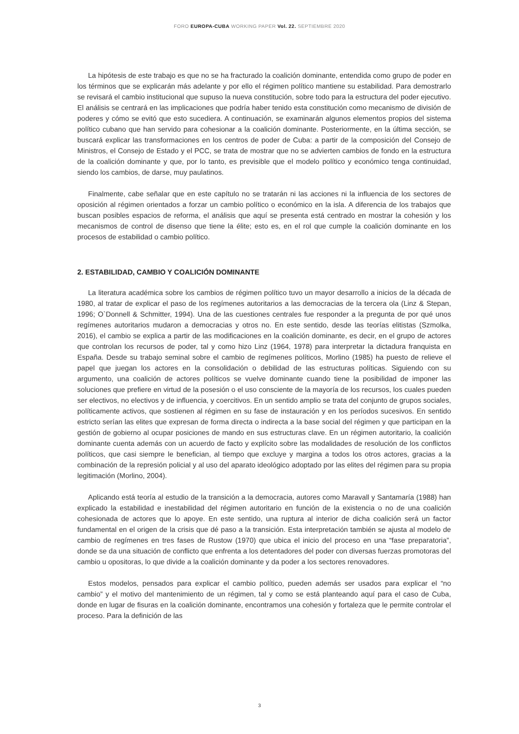FORO EUROPA-CUBA WORKING PAPER Vol. 22. SEPTIEMBRE 2020
La hipótesis de este trabajo es que no se ha fracturado la coalición dominante, entendida como grupo de poder en los términos que se explicarán más adelante y por ello el régimen político mantiene su estabilidad. Para demostrarlo se revisará el cambio institucional que supuso la nueva constitución, sobre todo para la estructura del poder ejecutivo. El análisis se centrará en las implicaciones que podría haber tenido esta constitución como mecanismo de división de poderes y cómo se evitó que esto sucediera. A continuación, se examinarán algunos elementos propios del sistema político cubano que han servido para cohesionar a la coalición dominante. Posteriormente, en la última sección, se buscará explicar las transformaciones en los centros de poder de Cuba: a partir de la composición del Consejo de Ministros, el Consejo de Estado y el PCC, se trata de mostrar que no se advierten cambios de fondo en la estructura de la coalición dominante y que, por lo tanto, es previsible que el modelo político y económico tenga continuidad, siendo los cambios, de darse, muy paulatinos.
Finalmente, cabe señalar que en este capítulo no se tratarán ni las acciones ni la influencia de los sectores de oposición al régimen orientados a forzar un cambio político o económico en la isla. A diferencia de los trabajos que buscan posibles espacios de reforma, el análisis que aquí se presenta está centrado en mostrar la cohesión y los mecanismos de control de disenso que tiene la élite; esto es, en el rol que cumple la coalición dominante en los procesos de estabilidad o cambio político.
2. ESTABILIDAD, CAMBIO Y COALICIÓN DOMINANTE
La literatura académica sobre los cambios de régimen político tuvo un mayor desarrollo a inicios de la década de 1980, al tratar de explicar el paso de los regímenes autoritarios a las democracias de la tercera ola (Linz & Stepan, 1996; O`Donnell & Schmitter, 1994). Una de las cuestiones centrales fue responder a la pregunta de por qué unos regímenes autoritarios mudaron a democracias y otros no. En este sentido, desde las teorías elitistas (Szmolka, 2016), el cambio se explica a partir de las modificaciones en la coalición dominante, es decir, en el grupo de actores que controlan los recursos de poder, tal y como hizo Linz (1964, 1978) para interpretar la dictadura franquista en España. Desde su trabajo seminal sobre el cambio de regímenes políticos, Morlino (1985) ha puesto de relieve el papel que juegan los actores en la consolidación o debilidad de las estructuras políticas. Siguiendo con su argumento, una coalición de actores políticos se vuelve dominante cuando tiene la posibilidad de imponer las soluciones que prefiere en virtud de la posesión o el uso consciente de la mayoría de los recursos, los cuales pueden ser electivos, no electivos y de influencia, y coercitivos. En un sentido amplio se trata del conjunto de grupos sociales, políticamente activos, que sostienen al régimen en su fase de instauración y en los períodos sucesivos. En sentido estricto serían las elites que expresan de forma directa o indirecta a la base social del régimen y que participan en la gestión de gobierno al ocupar posiciones de mando en sus estructuras clave. En un régimen autoritario, la coalición dominante cuenta además con un acuerdo de facto y explícito sobre las modalidades de resolución de los conflictos políticos, que casi siempre le benefician, al tiempo que excluye y margina a todos los otros actores, gracias a la combinación de la represión policial y al uso del aparato ideológico adoptado por las elites del régimen para su propia legitimación (Morlino, 2004).
Aplicando está teoría al estudio de la transición a la democracia, autores como Maravall y Santamaría (1988) han explicado la estabilidad e inestabilidad del régimen autoritario en función de la existencia o no de una coalición cohesionada de actores que lo apoye. En este sentido, una ruptura al interior de dicha coalición será un factor fundamental en el origen de la crisis que dé paso a la transición. Esta interpretación también se ajusta al modelo de cambio de regímenes en tres fases de Rustow (1970) que ubica el inicio del proceso en una “fase preparatoria”, donde se da una situación de conflicto que enfrenta a los detentadores del poder con diversas fuerzas promotoras del cambio u opositoras, lo que divide a la coalición dominante y da poder a los sectores renovadores.
Estos modelos, pensados para explicar el cambio político, pueden además ser usados para explicar el “no cambio” y el motivo del mantenimiento de un régimen, tal y como se está planteando aquí para el caso de Cuba, donde en lugar de fisuras en la coalición dominante, encontramos una cohesión y fortaleza que le permite controlar el proceso. Para la definición de las
3